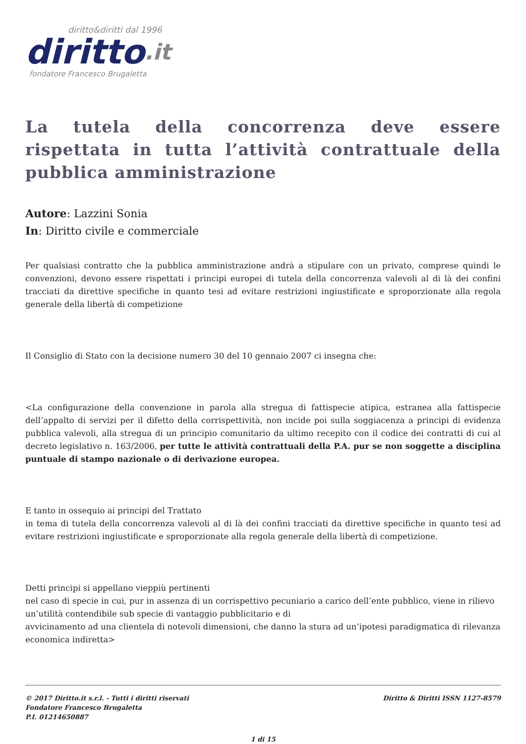diritto&diritti dal 1996
diritto.it
fondatore Francesco Brugaletta
La tutela della concorrenza deve essere rispettata in tutta l’attività contrattuale della pubblica amministrazione
Autore: Lazzini Sonia
In: Diritto civile e commerciale
Per qualsiasi contratto che la pubblica amministrazione andrà a stipulare con un privato, comprese quindi le convenzioni, devono essere rispettati i principi europei di tutela della concorrenza valevoli al di là dei confini tracciati da direttive specifiche in quanto tesi ad evitare restrizioni ingiustificate e sproporzionate alla regola generale della libertà di competizione
Il Consiglio di Stato con la decisione numero 30 del 10 gennaio 2007 ci insegna che:
<La configurazione della convenzione in parola alla stregua di fattispecie atipica, estranea alla fattispecie dell’appalto di servizi per il difetto della corrispettività, non incide poi sulla soggiacenza a principi di evidenza pubblica valevoli, alla stregua di un principio comunitario da ultimo recepito con il codice dei contratti di cui al decreto legislativo n. 163/2006, per tutte le attività contrattuali della P.A. pur se non soggette a disciplina puntuale di stampo nazionale o di derivazione europea.
E tanto in ossequio ai principi del Trattato
in tema di tutela della concorrenza valevoli al di là dei confini tracciati da direttive specifiche in quanto tesi ad evitare restrizioni ingiustificate e sproporzionate alla regola generale della libertà di competizione.
Detti principi si appellano vieppiù pertinenti
nel caso di specie in cui, pur in assenza di un corrispettivo pecuniario a carico dell’ente pubblico, viene in rilievo un’utilità contendibile sub specie di vantaggio pubblicitario e di
avvicinamento ad una clientela di notevoli dimensioni, che danno la stura ad un’ipotesi paradigmatica di rilevanza economica indiretta>
© 2017 Diritto.it s.r.l. - Tutti i diritti riservati
Fondatore Francesco Brugaletta
P.I. 01214650887
Diritto & Diritti ISSN 1127-8579
1 di 15